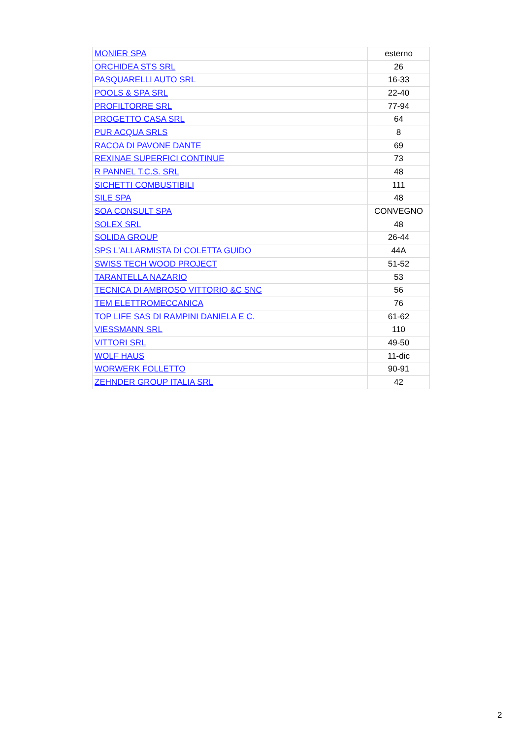| MONIER SPA | esterno |
| ORCHIDEA STS SRL | 26 |
| PASQUARELLI AUTO SRL | 16-33 |
| POOLS & SPA SRL | 22-40 |
| PROFILTORRE SRL | 77-94 |
| PROGETTO CASA SRL | 64 |
| PUR ACQUA SRLS | 8 |
| RACOA DI PAVONE DANTE | 69 |
| REXINAE SUPERFICI CONTINUE | 73 |
| R PANNEL T.C.S. SRL | 48 |
| SICHETTI COMBUSTIBILI | 111 |
| SILE SPA | 48 |
| SOA CONSULT SPA | CONVEGNO |
| SOLEX SRL | 48 |
| SOLIDA GROUP | 26-44 |
| SPS L'ALLARMISTA DI COLETTA GUIDO | 44A |
| SWISS TECH WOOD PROJECT | 51-52 |
| TARANTELLA NAZARIO | 53 |
| TECNICA DI AMBROSO VITTORIO &C SNC | 56 |
| TEM ELETTROMECCANICA | 76 |
| TOP LIFE SAS DI RAMPINI DANIELA E C. | 61-62 |
| VIESSMANN SRL | 110 |
| VITTORI SRL | 49-50 |
| WOLF HAUS | 11-dic |
| WORWERK FOLLETTO | 90-91 |
| ZEHNDER GROUP ITALIA SRL | 42 |
2